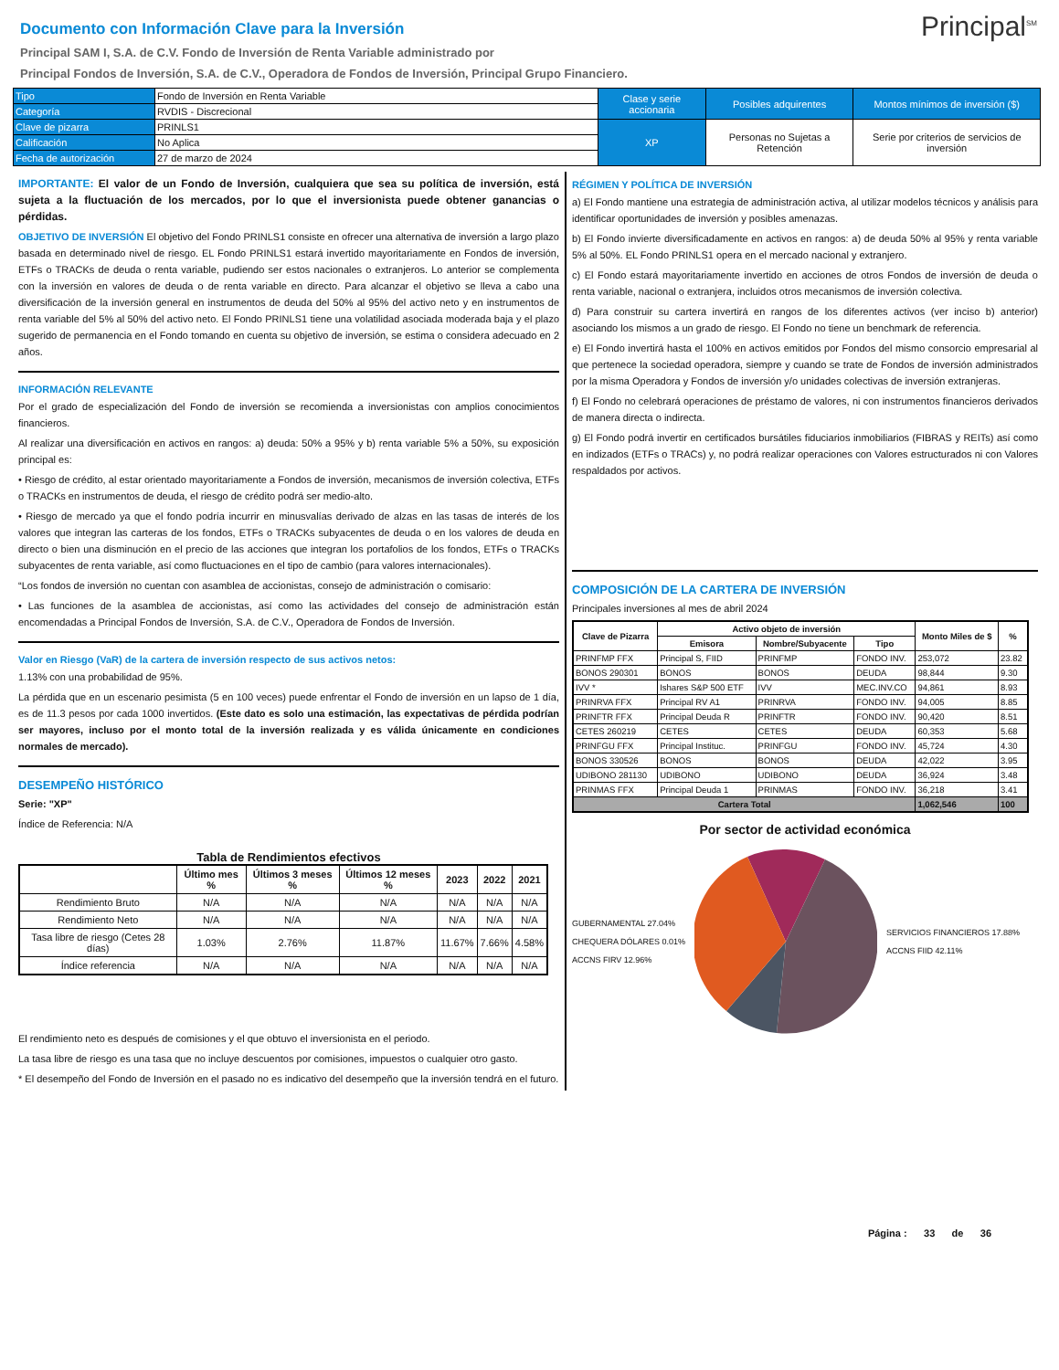Principal<sup>SM</sup>
Documento con Información Clave para la Inversión
Principal SAM I, S.A. de C.V. Fondo de Inversión de Renta Variable administrado por
Principal Fondos de Inversión, S.A. de C.V., Operadora de Fondos de Inversión, Principal Grupo Financiero.
| Tipo | Fondo de Inversión en Renta Variable | Clase y serie accionaria | Posibles adquirentes | Montos mínimos de inversión ($) |
| Categoría | RVDIS - Discrecional | | | |
| Clave de pizarra | PRINLS1 | XP | Personas no Sujetas a Retención | Serie por criterios de servicios de inversión |
| Calificación | No Aplica | | | |
| Fecha de autorización | 27 de marzo de 2024 | | | |
IMPORTANTE: El valor de un Fondo de Inversión, cualquiera que sea su política de inversión, está sujeta a la fluctuación de los mercados, por lo que el inversionista puede obtener ganancias o pérdidas.
OBJETIVO DE INVERSIÓN El objetivo del Fondo PRINLS1 consiste en ofrecer una alternativa de inversión a largo plazo basada en determinado nivel de riesgo. EL Fondo PRINLS1 estará invertido mayoritariamente en Fondos de inversión, ETFs o TRACKs de deuda o renta variable, pudiendo ser estos nacionales o extranjeros. Lo anterior se complementa con la inversión en valores de deuda o de renta variable en directo. Para alcanzar el objetivo se lleva a cabo una diversificación de la inversión general en instrumentos de deuda del 50% al 95% del activo neto y en instrumentos de renta variable del 5% al 50% del activo neto. El Fondo PRINLS1 tiene una volatilidad asociada moderada baja y el plazo sugerido de permanencia en el Fondo tomando en cuenta su objetivo de inversión, se estima o considera adecuado en 2 años.
INFORMACIÓN RELEVANTE
Por el grado de especialización del Fondo de inversión se recomienda a inversionistas con amplios conocimientos financieros.
Al realizar una diversificación en activos en rangos: a) deuda: 50% a 95% y b) renta variable 5% a 50%, su exposición principal es:
• Riesgo de crédito, al estar orientado mayoritariamente a Fondos de inversión, mecanismos de inversión colectiva, ETFs o TRACKs en instrumentos de deuda, el riesgo de crédito podrá ser medio-alto.
• Riesgo de mercado ya que el fondo podría incurrir en minusvalías derivado de alzas en las tasas de interés de los valores que integran las carteras de los fondos, ETFs o TRACKs subyacentes de deuda o en los valores de deuda en directo o bien una disminución en el precio de las acciones que integran los portafolios de los fondos, ETFs o TRACKs subyacentes de renta variable, así como fluctuaciones en el tipo de cambio (para valores internacionales).
“Los fondos de inversión no cuentan con asamblea de accionistas, consejo de administración o comisario:
• Las funciones de la asamblea de accionistas, así como las actividades del consejo de administración están encomendadas a Principal Fondos de Inversión, S.A. de C.V., Operadora de Fondos de Inversión.
Valor en Riesgo (VaR) de la cartera de inversión respecto de sus activos netos:
1.13% con una probabilidad de 95%.
La pérdida que en un escenario pesimista (5 en 100 veces) puede enfrentar el Fondo de inversión en un lapso de 1 día, es de 11.3 pesos por cada 1000 invertidos. (Este dato es solo una estimación, las expectativas de pérdida podrían ser mayores, incluso por el monto total de la inversión realizada y es válida únicamente en condiciones normales de mercado).
DESEMPEÑO HISTÓRICO
Serie: "XP"
Índice de Referencia: N/A
Tabla de Rendimientos efectivos
| | Último mes % | Últimos 3 meses % | Últimos 12 meses % | 2023 | 2022 | 2021 |
| --- | --- | --- | --- | --- | --- | --- |
| Rendimiento Bruto | N/A | N/A | N/A | N/A | N/A | N/A |
| Rendimiento Neto | N/A | N/A | N/A | N/A | N/A | N/A |
| Tasa libre de riesgo (Cetes 28 días) | 1.03% | 2.76% | 11.87% | 11.67% | 7.66% | 4.58% |
| Índice referencia | N/A | N/A | N/A | N/A | N/A | N/A |
El rendimiento neto es después de comisiones y el que obtuvo el inversionista en el periodo.
La tasa libre de riesgo es una tasa que no incluye descuentos por comisiones, impuestos o cualquier otro gasto.
* El desempeño del Fondo de Inversión en el pasado no es indicativo del desempeño que la inversión tendrá en el futuro.
RÉGIMEN Y POLÍTICA DE INVERSIÓN
a) El Fondo mantiene una estrategia de administración activa, al utilizar modelos técnicos y análisis para identificar oportunidades de inversión y posibles amenazas.
b) El Fondo invierte diversificadamente en activos en rangos: a) de deuda 50% al 95% y renta variable 5% al 50%. EL Fondo PRINLS1 opera en el mercado nacional y extranjero.
c) El Fondo estará mayoritariamente invertido en acciones de otros Fondos de inversión de deuda o renta variable, nacional o extranjera, incluidos otros mecanismos de inversión colectiva.
d) Para construir su cartera invertirá en rangos de los diferentes activos (ver inciso b) anterior) asociando los mismos a un grado de riesgo. El Fondo no tiene un benchmark de referencia.
e) El Fondo invertirá hasta el 100% en activos emitidos por Fondos del mismo consorcio empresarial al que pertenece la sociedad operadora, siempre y cuando se trate de Fondos de inversión administrados por la misma Operadora y Fondos de inversión y/o unidades colectivas de inversión extranjeras.
f) El Fondo no celebrará operaciones de préstamo de valores, ni con instrumentos financieros derivados de manera directa o indirecta.
g) El Fondo podrá invertir en certificados bursátiles fiduciarios inmobiliarios (FIBRAS y REITs) así como en indizados (ETFs o TRACs) y, no podrá realizar operaciones con Valores estructurados ni con Valores respaldados por activos.
COMPOSICIÓN DE LA CARTERA DE INVERSIÓN
Principales inversiones al mes de abril 2024
| Clave de Pizarra | Activo objeto de inversión | | | Monto Miles de $ | % |
| --- | --- | --- | --- | --- | --- |
| | Emisora | Nombre/Subyacente | Tipo | | |
| PRINFMP FFX | Principal S, FIID | PRINFMP | FONDO INV. | 253,072 | 23.82 |
| BONOS 290301 | BONOS | BONOS | DEUDA | 98,844 | 9.30 |
| IVV * | Ishares S&P 500 ETF | IVV | MEC.INV.CO | 94,861 | 8.93 |
| PRINRVA FFX | Principal RV A1 | PRINRVA | FONDO INV. | 94,005 | 8.85 |
| PRINFTR FFX | Principal Deuda R | PRINFTR | FONDO INV. | 90,420 | 8.51 |
| CETES 260219 | CETES | CETES | DEUDA | 60,353 | 5.68 |
| PRINFGU FFX | Principal Instituc. | PRINFGU | FONDO INV. | 45,724 | 4.30 |
| BONOS 330526 | BONOS | BONOS | DEUDA | 42,022 | 3.95 |
| UDIBONO 281130 | UDIBONO | UDIBONO | DEUDA | 36,924 | 3.48 |
| PRINMAS FFX | Principal Deuda 1 | PRINMAS | FONDO INV. | 36,218 | 3.41 |
| Cartera Total | | | | 1,062,546 | 100 |
Por sector de actividad económica
GUBERNAMENTAL 27.04%
CHEQUERA DÓLARES 0.01%
ACCNS FIRV 12.96%
SERVICIOS FINANCIEROS 17.88%
ACCNS FIID 42.11%
Página : 33 de 36